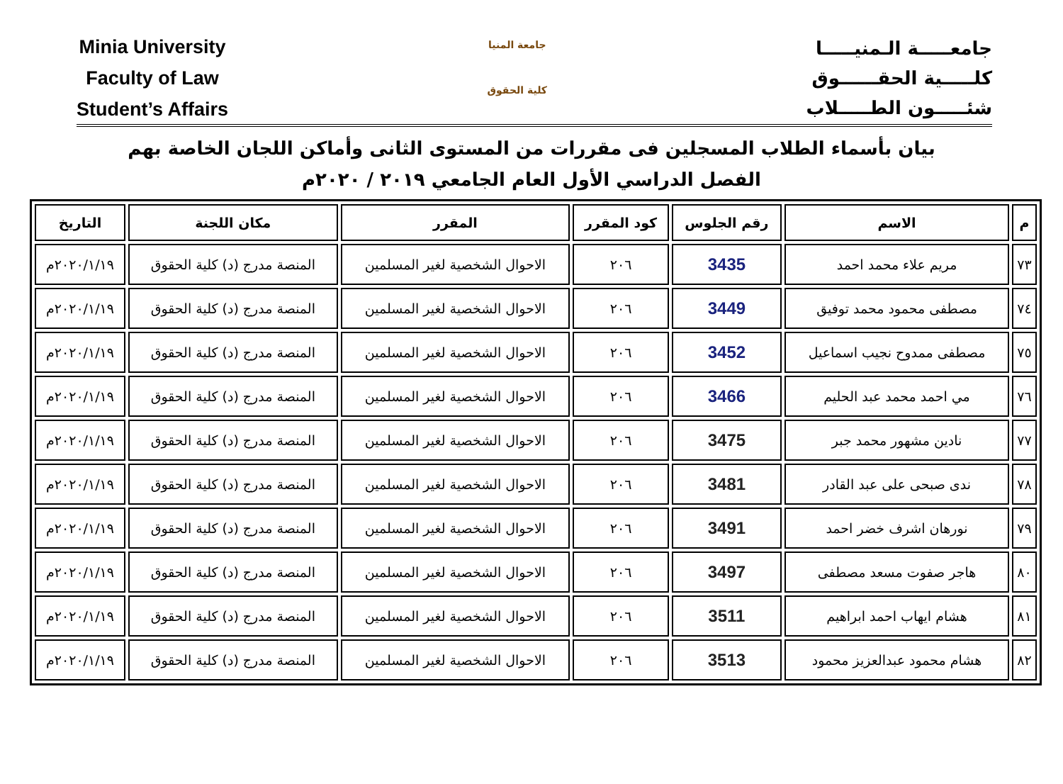Minia University
Faculty of Law
Student’s Affairs
جامعة المنيا
كلية الحقوق
جامعـــــة الـمنيـــــا
كلـــــية الحقــــــوق
شئـــــون الطـــــلاب
بيان بأسماء الطلاب المسجلين فى مقررات من المستوى الثانى وأماكن اللجان الخاصة بهم
الفصل الدراسي الأول العام الجامعي ٢٠١٩ / ٢٠٢٠م
| م | الاسم | رقم الجلوس | كود المقرر | المقرر | مكان اللجنة | التاريخ |
| --- | --- | --- | --- | --- | --- | --- |
| ٧٣ | مريم علاء محمد احمد | 3435 | ٢٠٦ | الاحوال الشخصية لغير المسلمين | المنصة مدرج (د) كلية الحقوق | ٢٠٢٠/١/١٩م |
| ٧٤ | مصطفى محمود محمد توفيق | 3449 | ٢٠٦ | الاحوال الشخصية لغير المسلمين | المنصة مدرج (د) كلية الحقوق | ٢٠٢٠/١/١٩م |
| ٧٥ | مصطفى ممدوح نجيب اسماعيل | 3452 | ٢٠٦ | الاحوال الشخصية لغير المسلمين | المنصة مدرج (د) كلية الحقوق | ٢٠٢٠/١/١٩م |
| ٧٦ | مي احمد محمد عبد الحليم | 3466 | ٢٠٦ | الاحوال الشخصية لغير المسلمين | المنصة مدرج (د) كلية الحقوق | ٢٠٢٠/١/١٩م |
| ٧٧ | نادين مشهور محمد جبر | 3475 | ٢٠٦ | الاحوال الشخصية لغير المسلمين | المنصة مدرج (د) كلية الحقوق | ٢٠٢٠/١/١٩م |
| ٧٨ | ندى صبحى على عبد القادر | 3481 | ٢٠٦ | الاحوال الشخصية لغير المسلمين | المنصة مدرج (د) كلية الحقوق | ٢٠٢٠/١/١٩م |
| ٧٩ | نورهان اشرف خضر احمد | 3491 | ٢٠٦ | الاحوال الشخصية لغير المسلمين | المنصة مدرج (د) كلية الحقوق | ٢٠٢٠/١/١٩م |
| ٨٠ | هاجر صفوت مسعد مصطفى | 3497 | ٢٠٦ | الاحوال الشخصية لغير المسلمين | المنصة مدرج (د) كلية الحقوق | ٢٠٢٠/١/١٩م |
| ٨١ | هشام ايهاب احمد ابراهيم | 3511 | ٢٠٦ | الاحوال الشخصية لغير المسلمين | المنصة مدرج (د) كلية الحقوق | ٢٠٢٠/١/١٩م |
| ٨٢ | هشام محمود عبدالعزيز محمود | 3513 | ٢٠٦ | الاحوال الشخصية لغير المسلمين | المنصة مدرج (د) كلية الحقوق | ٢٠٢٠/١/١٩م |